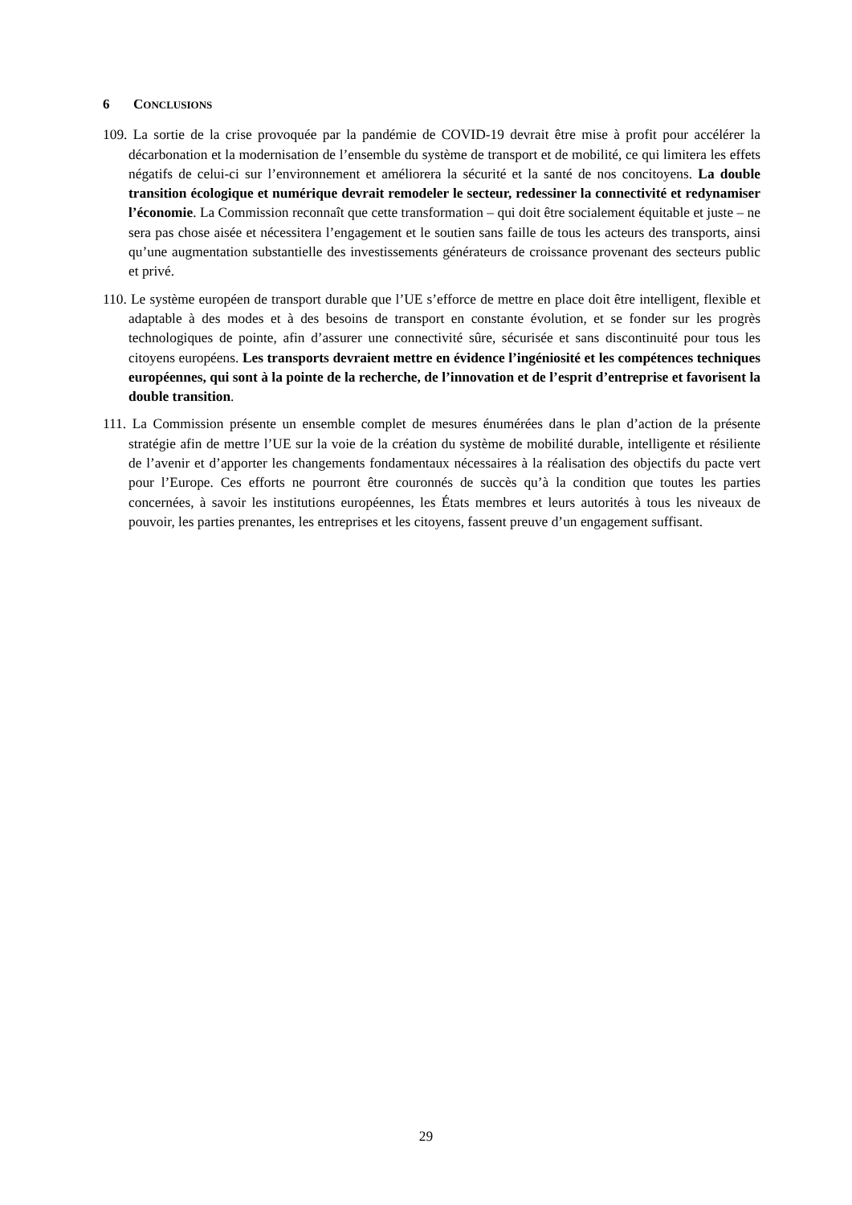6 CONCLUSIONS
109. La sortie de la crise provoquée par la pandémie de COVID-19 devrait être mise à profit pour accélérer la décarbonation et la modernisation de l’ensemble du système de transport et de mobilité, ce qui limitera les effets négatifs de celui-ci sur l’environnement et améliorera la sécurité et la santé de nos concitoyens. La double transition écologique et numérique devrait remodeler le secteur, redessiner la connectivité et redynamiser l’économie. La Commission reconnaît que cette transformation – qui doit être socialement équitable et juste – ne sera pas chose aisée et nécessitera l’engagement et le soutien sans faille de tous les acteurs des transports, ainsi qu’une augmentation substantielle des investissements générateurs de croissance provenant des secteurs public et privé.
110. Le système européen de transport durable que l’UE s’efforce de mettre en place doit être intelligent, flexible et adaptable à des modes et à des besoins de transport en constante évolution, et se fonder sur les progrès technologiques de pointe, afin d’assurer une connectivité sûre, sécurisée et sans discontinuité pour tous les citoyens européens. Les transports devraient mettre en évidence l’ingéniosité et les compétences techniques européennes, qui sont à la pointe de la recherche, de l’innovation et de l’esprit d’entreprise et favorisent la double transition.
111. La Commission présente un ensemble complet de mesures énumérées dans le plan d’action de la présente stratégie afin de mettre l’UE sur la voie de la création du système de mobilité durable, intelligente et résiliente de l’avenir et d’apporter les changements fondamentaux nécessaires à la réalisation des objectifs du pacte vert pour l’Europe. Ces efforts ne pourront être couronnés de succès qu’à la condition que toutes les parties concernées, à savoir les institutions européennes, les États membres et leurs autorités à tous les niveaux de pouvoir, les parties prenantes, les entreprises et les citoyens, fassent preuve d’un engagement suffisant.
29